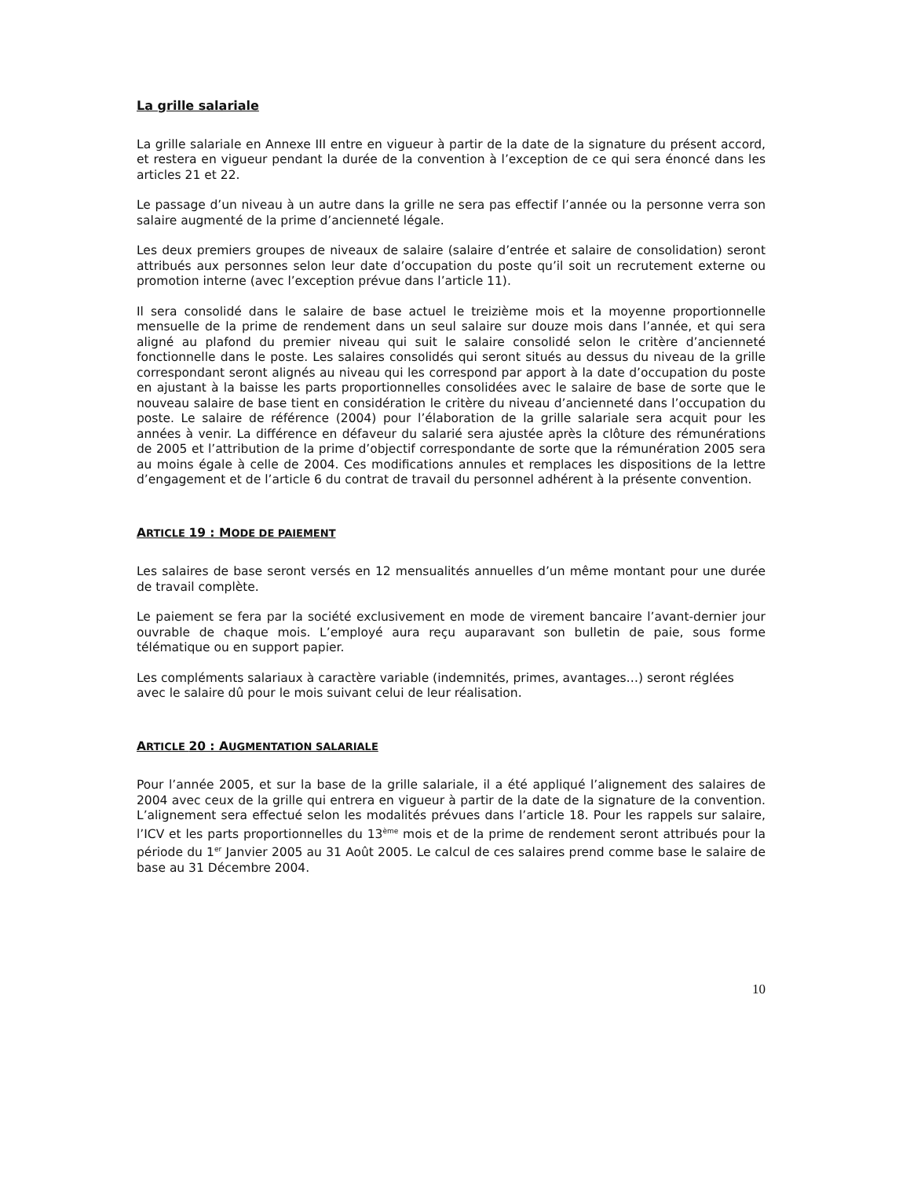La grille salariale
La grille salariale en Annexe III entre en vigueur à partir de la date de la signature du présent accord, et restera en vigueur pendant la durée de la convention à l’exception de ce qui sera énoncé dans les articles 21 et 22.
Le passage d’un niveau à un autre dans la grille ne sera pas effectif l’année ou la personne verra son salaire augmenté de la prime d’ancienneté légale.
Les deux premiers groupes de niveaux de salaire (salaire d’entrée et salaire de consolidation) seront attribués aux personnes selon leur date d’occupation du poste qu’il soit un recrutement externe ou promotion interne (avec l’exception prévue dans l’article 11).
Il sera consolidé dans le salaire de base actuel le treizième mois et la moyenne proportionnelle mensuelle de la prime de rendement dans un seul salaire sur douze mois dans l’année, et qui sera aligné au plafond du premier niveau qui suit le salaire consolidé selon le critère d’ancienneté fonctionnelle dans le poste. Les salaires consolidés qui seront situés au dessus du niveau de la grille correspondant seront alignés au niveau qui les correspond par apport à la date d’occupation du poste en ajustant à la baisse les parts proportionnelles consolidées avec le salaire de base de sorte que le nouveau salaire de base tient en considération le critère du niveau d’ancienneté dans l’occupation du poste. Le salaire de référence (2004) pour l’élaboration de la grille salariale sera acquit pour les années à venir. La différence en défaveur du salarié sera ajustée après la clôture des rémunérations de 2005 et l’attribution de la prime d’objectif correspondante de sorte que la rémunération 2005 sera au moins égale à celle de 2004. Ces modifications annules et remplaces les dispositions de la lettre d’engagement et de l’article 6 du contrat de travail du personnel adhérent à la présente convention.
ARTICLE 19 : MODE DE PAIEMENT
Les salaires de base seront versés en 12 mensualités annuelles d’un même montant pour une durée de travail complète.
Le paiement se fera par la société exclusivement en mode de virement bancaire l’avant-dernier jour ouvrable de chaque mois. L’employé aura reçu auparavant son bulletin de paie, sous forme télématique ou en support papier.
Les compléments salariaux à caractère variable (indemnités, primes, avantages…) seront réglées avec le salaire dû pour le mois suivant celui de leur réalisation.
ARTICLE 20 : AUGMENTATION SALARIALE
Pour l’année 2005, et sur la base de la grille salariale, il a été appliqué l’alignement des salaires de 2004 avec ceux de la grille qui entrera en vigueur à partir de la date de la signature de la convention. L’alignement sera effectué selon les modalités prévues dans l’article 18. Pour les rappels sur salaire, l’ICV et les parts proportionnelles du 13<sup>ème</sup> mois et de la prime de rendement seront attribués pour la période du 1<sup>er</sup> Janvier 2005 au 31 Août 2005. Le calcul de ces salaires prend comme base le salaire de base au 31 Décembre 2004.
10